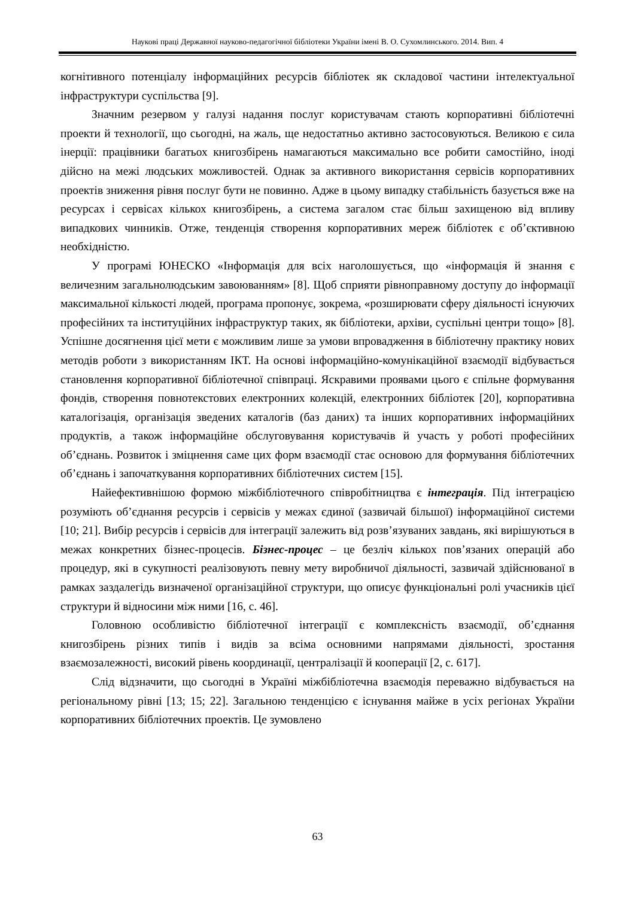Наукові праці Державної науково-педагогічної бібліотеки України імені В. О. Сухомлинського. 2014. Вип. 4
когнітивного потенціалу інформаційних ресурсів бібліотек як складової частини інтелектуальної інфраструктури суспільства [9].
Значним резервом у галузі надання послуг користувачам стають корпоративні бібліотечні проекти й технології, що сьогодні, на жаль, ще недостатньо активно застосовуються. Великою є сила інерції: працівники багатьох книгозбірень намагаються максимально все робити самостійно, іноді дійсно на межі людських можливостей. Однак за активного використання сервісів корпоративних проектів зниження рівня послуг бути не повинно. Адже в цьому випадку стабільність базується вже на ресурсах і сервісах кількох книгозбірень, а система загалом стає більш захищеною від впливу випадкових чинників. Отже, тенденція створення корпоративних мереж бібліотек є об’єктивною необхідністю.
У програмі ЮНЕСКО «Інформація для всіх наголошується, що «інформація й знання є величезним загальнолюдським завоюванням» [8]. Щоб сприяти рівноправному доступу до інформації максимальної кількості людей, програма пропонує, зокрема, «розширювати сферу діяльності існуючих професійних та інституційних інфраструктур таких, як бібліотеки, архіви, суспільні центри тощо» [8]. Успішне досягнення цієї мети є можливим лише за умови впровадження в бібліотечну практику нових методів роботи з використанням ІКТ. На основі інформаційно-комунікаційної взаємодії відбувається становлення корпоративної бібліотечної співпраці. Яскравими проявами цього є спільне формування фондів, створення повнотекстових електронних колекцій, електронних бібліотек [20], корпоративна каталогізація, організація зведених каталогів (баз даних) та інших корпоративних інформаційних продуктів, а також інформаційне обслуговування користувачів й участь у роботі професійних об’єднань. Розвиток і зміцнення саме цих форм взаємодії стає основою для формування бібліотечних об’єднань і започаткування корпоративних бібліотечних систем [15].
Найефективнішою формою міжбібліотечного співробітництва є інтеграція. Під інтеграцією розуміють об’єднання ресурсів і сервісів у межах єдиної (зазвичай більшої) інформаційної системи [10; 21]. Вибір ресурсів і сервісів для інтеграції залежить від розв’язуваних завдань, які вирішуються в межах конкретних бізнес-процесів. Бізнес-процес – це безліч кількох пов’язаних операцій або процедур, які в сукупності реалізовують певну мету виробничої діяльності, зазвичай здійснюваної в рамках заздалегідь визначеної організаційної структури, що описує функціональні ролі учасників цієї структури й відносини між ними [16, с. 46].
Головною особливістю бібліотечної інтеграції є комплексність взаємодії, об’єднання книгозбірень різних типів і видів за всіма основними напрямами діяльності, зростання взаємозалежності, високий рівень координації, централізації й кооперації [2, с. 617].
Слід відзначити, що сьогодні в Україні міжбібліотечна взаємодія переважно відбувається на регіональному рівні [13; 15; 22]. Загальною тенденцією є існування майже в усіх регіонах України корпоративних бібліотечних проектів. Це зумовлено
63